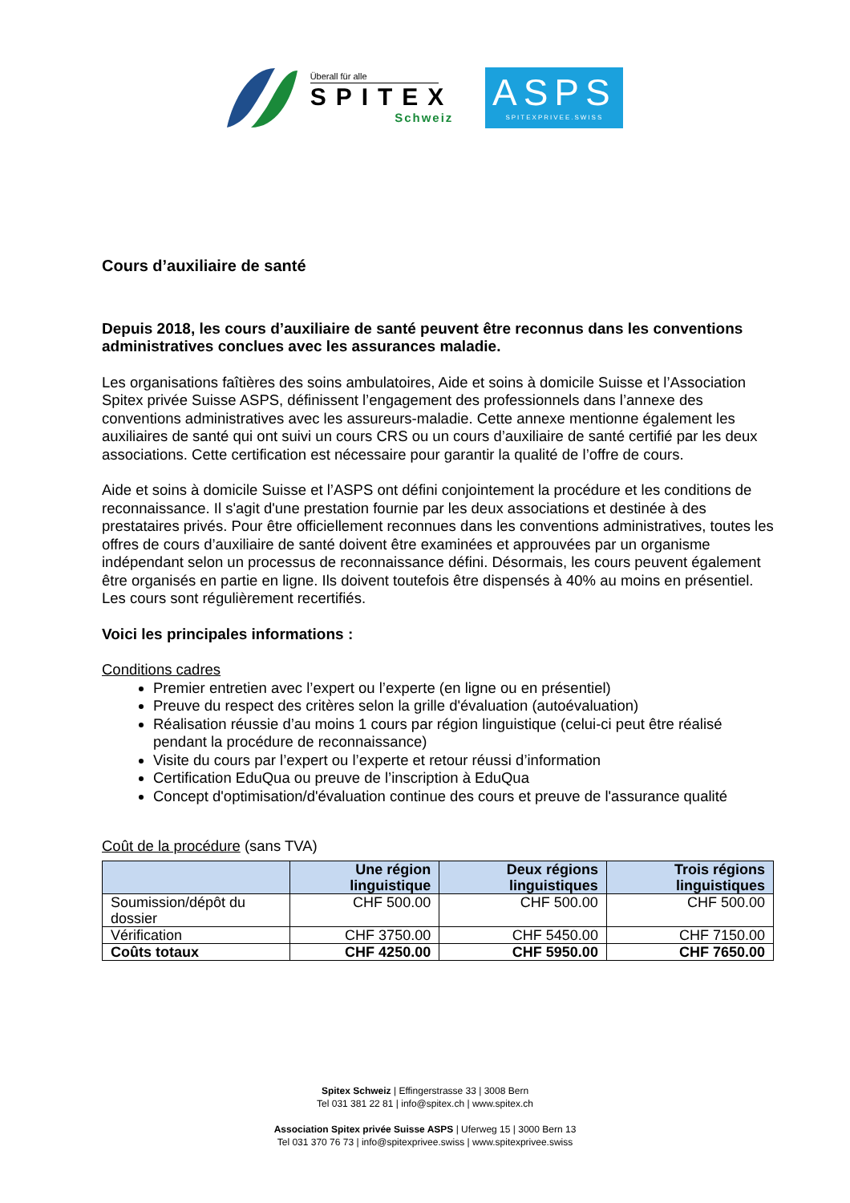Überall für alle
SPITEX
Schweiz
ASPS
SPITEXPRIVEE.SWISS
Cours d’auxiliaire de santé
Depuis 2018, les cours d’auxiliaire de santé peuvent être reconnus dans les conventions administratives conclues avec les assurances maladie.
Les organisations faîtières des soins ambulatoires, Aide et soins à domicile Suisse et l’Association Spitex privée Suisse ASPS, définissent l’engagement des professionnels dans l’annexe des conventions administratives avec les assureurs-maladie. Cette annexe mentionne également les auxiliaires de santé qui ont suivi un cours CRS ou un cours d’auxiliaire de santé certifié par les deux associations. Cette certification est nécessaire pour garantir la qualité de l’offre de cours.
Aide et soins à domicile Suisse et l’ASPS ont défini conjointement la procédure et les conditions de reconnaissance. Il s'agit d'une prestation fournie par les deux associations et destinée à des prestataires privés. Pour être officiellement reconnues dans les conventions administratives, toutes les offres de cours d’auxiliaire de santé doivent être examinées et approuvées par un organisme indépendant selon un processus de reconnaissance défini. Désormais, les cours peuvent également être organisés en partie en ligne. Ils doivent toutefois être dispensés à 40% au moins en présentiel. Les cours sont régulièrement recertifiés.
Voici les principales informations :
Conditions cadres
Premier entretien avec l’expert ou l’experte (en ligne ou en présentiel)
Preuve du respect des critères selon la grille d'évaluation (autoévaluation)
Réalisation réussie d’au moins 1 cours par région linguistique (celui-ci peut être réalisé pendant la procédure de reconnaissance)
Visite du cours par l’expert ou l’experte et retour réussi d’information
Certification EduQua ou preuve de l’inscription à EduQua
Concept d'optimisation/d'évaluation continue des cours et preuve de l'assurance qualité
Coût de la procédure (sans TVA)
| | Une région linguistique | Deux régions linguistiques | Trois régions linguistiques |
| --- | --- | --- | --- |
| Soumission/dépôt du dossier | CHF 500.00 | CHF 500.00 | CHF 500.00 |
| Vérification | CHF 3750.00 | CHF 5450.00 | CHF 7150.00 |
| Coûts totaux | CHF 4250.00 | CHF 5950.00 | CHF 7650.00 |
Spitex Schweiz | Effingerstrasse 33 | 3008 Bern
Tel 031 381 22 81 | info@spitex.ch | www.spitex.ch
Association Spitex privée Suisse ASPS | Uferweg 15 | 3000 Bern 13
Tel 031 370 76 73 | info@spitexprivee.swiss | www.spitexprivee.swiss